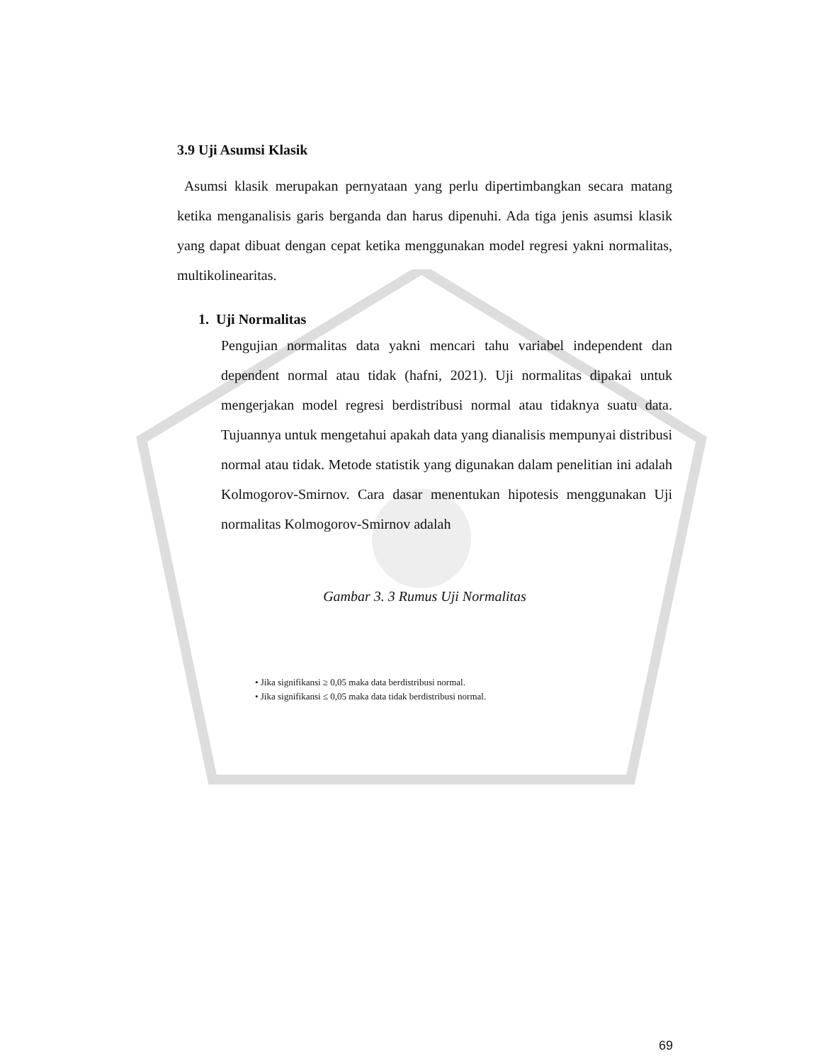3.9 Uji Asumsi Klasik
Asumsi klasik merupakan pernyataan yang perlu dipertimbangkan secara matang ketika menganalisis garis berganda dan harus dipenuhi. Ada tiga jenis asumsi klasik yang dapat dibuat dengan cepat ketika menggunakan model regresi yakni normalitas, multikolinearitas.
1. Uji Normalitas
Pengujian normalitas data yakni mencari tahu variabel independent dan dependent normal atau tidak (hafni, 2021). Uji normalitas dipakai untuk mengerjakan model regresi berdistribusi normal atau tidaknya suatu data. Tujuannya untuk mengetahui apakah data yang dianalisis mempunyai distribusi normal atau tidak. Metode statistik yang digunakan dalam penelitian ini adalah Kolmogorov-Smirnov. Cara dasar menentukan hipotesis menggunakan Uji normalitas Kolmogorov-Smirnov adalah
Gambar 3. 3 Rumus Uji Normalitas
• Jika signifikansi ≥ 0,05 maka data berdistribusi normal.
• Jika signifikansi ≤ 0,05 maka data tidak berdistribusi normal.
69